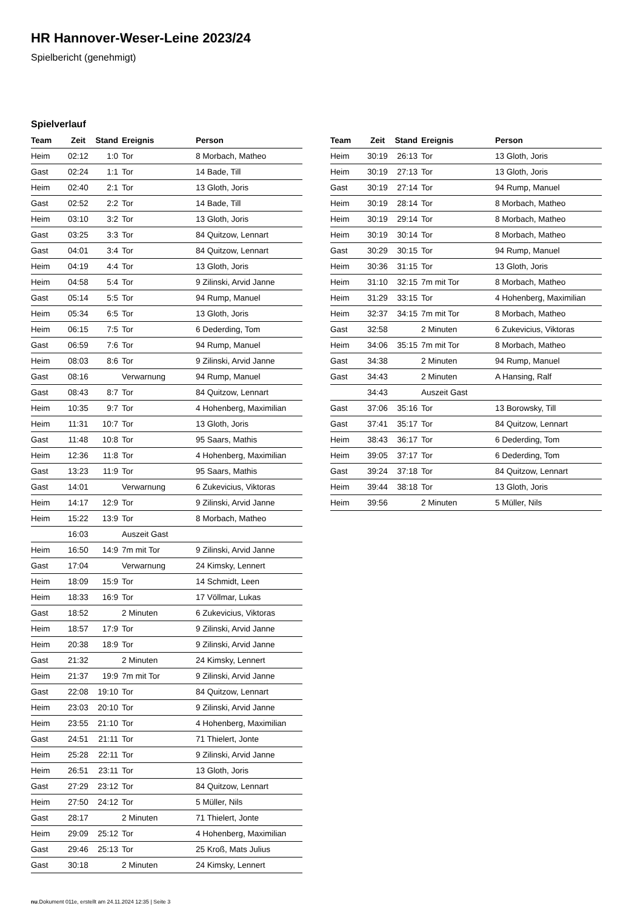HR Hannover-Weser-Leine 2023/24
Spielbericht (genehmigt)
Spielverlauf
| Team | Zeit | Stand | Ereignis | Person |
| --- | --- | --- | --- | --- |
| Heim | 02:12 | 1:0 | Tor | 8 Morbach, Matheo |
| Gast | 02:24 | 1:1 | Tor | 14 Bade, Till |
| Heim | 02:40 | 2:1 | Tor | 13 Gloth, Joris |
| Gast | 02:52 | 2:2 | Tor | 14 Bade, Till |
| Heim | 03:10 | 3:2 | Tor | 13 Gloth, Joris |
| Gast | 03:25 | 3:3 | Tor | 84 Quitzow, Lennart |
| Gast | 04:01 | 3:4 | Tor | 84 Quitzow, Lennart |
| Heim | 04:19 | 4:4 | Tor | 13 Gloth, Joris |
| Heim | 04:58 | 5:4 | Tor | 9 Zilinski, Arvid Janne |
| Gast | 05:14 | 5:5 | Tor | 94 Rump, Manuel |
| Heim | 05:34 | 6:5 | Tor | 13 Gloth, Joris |
| Heim | 06:15 | 7:5 | Tor | 6 Dederding, Tom |
| Gast | 06:59 | 7:6 | Tor | 94 Rump, Manuel |
| Heim | 08:03 | 8:6 | Tor | 9 Zilinski, Arvid Janne |
| Gast | 08:16 | | Verwarnung | 94 Rump, Manuel |
| Gast | 08:43 | 8:7 | Tor | 84 Quitzow, Lennart |
| Heim | 10:35 | 9:7 | Tor | 4 Hohenberg, Maximilian |
| Heim | 11:31 | 10:7 | Tor | 13 Gloth, Joris |
| Gast | 11:48 | 10:8 | Tor | 95 Saars, Mathis |
| Heim | 12:36 | 11:8 | Tor | 4 Hohenberg, Maximilian |
| Gast | 13:23 | 11:9 | Tor | 95 Saars, Mathis |
| Gast | 14:01 | | Verwarnung | 6 Zukevicius, Viktoras |
| Heim | 14:17 | 12:9 | Tor | 9 Zilinski, Arvid Janne |
| Heim | 15:22 | 13:9 | Tor | 8 Morbach, Matheo |
| | 16:03 | | Auszeit Gast | |
| Heim | 16:50 | 14:9 | 7m mit Tor | 9 Zilinski, Arvid Janne |
| Gast | 17:04 | | Verwarnung | 24 Kimsky, Lennert |
| Heim | 18:09 | 15:9 | Tor | 14 Schmidt, Leen |
| Heim | 18:33 | 16:9 | Tor | 17 Völlmar, Lukas |
| Gast | 18:52 | | 2 Minuten | 6 Zukevicius, Viktoras |
| Heim | 18:57 | 17:9 | Tor | 9 Zilinski, Arvid Janne |
| Heim | 20:38 | 18:9 | Tor | 9 Zilinski, Arvid Janne |
| Gast | 21:32 | | 2 Minuten | 24 Kimsky, Lennert |
| Heim | 21:37 | 19:9 | 7m mit Tor | 9 Zilinski, Arvid Janne |
| Gast | 22:08 | 19:10 | Tor | 84 Quitzow, Lennart |
| Heim | 23:03 | 20:10 | Tor | 9 Zilinski, Arvid Janne |
| Heim | 23:55 | 21:10 | Tor | 4 Hohenberg, Maximilian |
| Gast | 24:51 | 21:11 | Tor | 71 Thielert, Jonte |
| Heim | 25:28 | 22:11 | Tor | 9 Zilinski, Arvid Janne |
| Heim | 26:51 | 23:11 | Tor | 13 Gloth, Joris |
| Gast | 27:29 | 23:12 | Tor | 84 Quitzow, Lennart |
| Heim | 27:50 | 24:12 | Tor | 5 Müller, Nils |
| Gast | 28:17 | | 2 Minuten | 71 Thielert, Jonte |
| Heim | 29:09 | 25:12 | Tor | 4 Hohenberg, Maximilian |
| Gast | 29:46 | 25:13 | Tor | 25 Kroß, Mats Julius |
| Gast | 30:18 | | 2 Minuten | 24 Kimsky, Lennert |
| Team | Zeit | Stand | Ereignis | Person |
| --- | --- | --- | --- | --- |
| Heim | 30:19 | 26:13 | Tor | 13 Gloth, Joris |
| Heim | 30:19 | 27:13 | Tor | 13 Gloth, Joris |
| Gast | 30:19 | 27:14 | Tor | 94 Rump, Manuel |
| Heim | 30:19 | 28:14 | Tor | 8 Morbach, Matheo |
| Heim | 30:19 | 29:14 | Tor | 8 Morbach, Matheo |
| Heim | 30:19 | 30:14 | Tor | 8 Morbach, Matheo |
| Gast | 30:29 | 30:15 | Tor | 94 Rump, Manuel |
| Heim | 30:36 | 31:15 | Tor | 13 Gloth, Joris |
| Heim | 31:10 | 32:15 | 7m mit Tor | 8 Morbach, Matheo |
| Heim | 31:29 | 33:15 | Tor | 4 Hohenberg, Maximilian |
| Heim | 32:37 | 34:15 | 7m mit Tor | 8 Morbach, Matheo |
| Gast | 32:58 | | 2 Minuten | 6 Zukevicius, Viktoras |
| Heim | 34:06 | 35:15 | 7m mit Tor | 8 Morbach, Matheo |
| Gast | 34:38 | | 2 Minuten | 94 Rump, Manuel |
| Gast | 34:43 | | 2 Minuten | A Hansing, Ralf |
| | 34:43 | | Auszeit Gast | |
| Gast | 37:06 | 35:16 | Tor | 13 Borowsky, Till |
| Gast | 37:41 | 35:17 | Tor | 84 Quitzow, Lennart |
| Heim | 38:43 | 36:17 | Tor | 6 Dederding, Tom |
| Heim | 39:05 | 37:17 | Tor | 6 Dederding, Tom |
| Gast | 39:24 | 37:18 | Tor | 84 Quitzow, Lennart |
| Heim | 39:44 | 38:18 | Tor | 13 Gloth, Joris |
| Heim | 39:56 | | 2 Minuten | 5 Müller, Nils |
nu.Dokument 011e, erstellt am 24.11.2024 12:35 | Seite 3